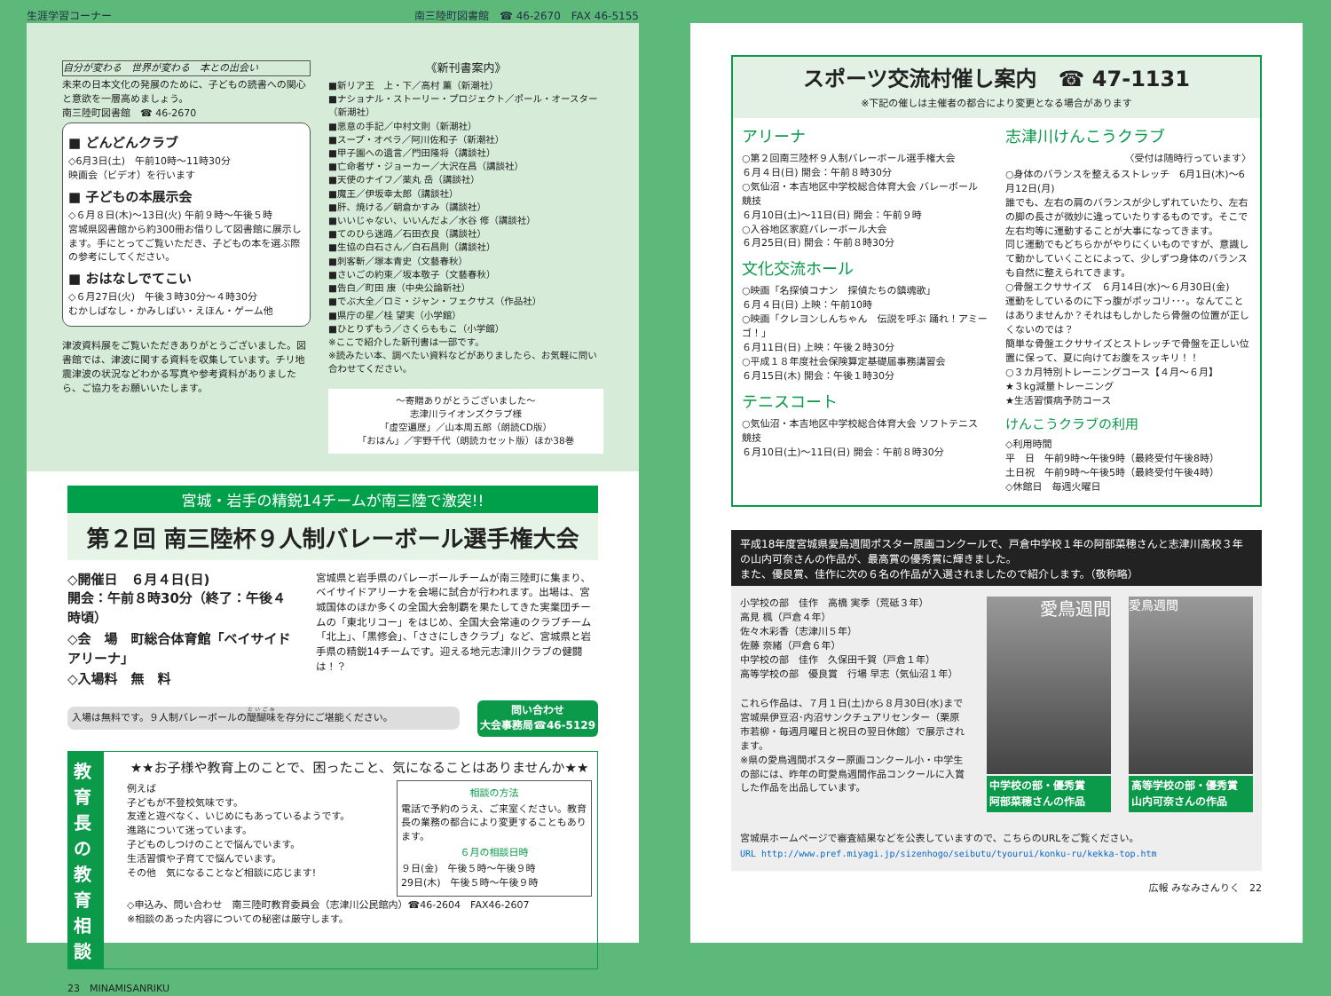生涯学習コーナー 南三陸町図書館　☎ 46-2670　FAX 46-5155
自分が変わる　世界が変わる　本との出会い
未来の日本文化の発展のために、子どもの読書への関心と意欲を一層高めましょう。
南三陸町図書館　☎ 46-2670
■ どんどんクラブ
◇6月3日(土)　午前10時～11時30分
映画会（ビデオ）を行います
■ 子どもの本展示会
◇６月８日(木)～13日(火) 午前９時～午後５時
宮城県図書館から約300冊お借りして図書館に展示します。手にとってご覧いただき、子どもの本を選ぶ際の参考にしてください。
■ おはなしでてこい
◇６月27日(火)　午後３時30分～４時30分
むかしばなし・かみしばい・えほん・ゲーム他
津波資料展をご覧いただきありがとうございました。図書館では、津波に関する資料を収集しています。チリ地震津波の状況などわかる写真や参考資料がありましたら、ご協力をお願いいたします。
《新刊書案内》
■新リア王　上・下／高村 薫（新潮社）
■ナショナル・ストーリー・プロジェクト／ポール・オースター（新潮社）
■悪意の手記／中村文則（新潮社）
■スープ・オペラ／阿川佐和子（新潮社）
■甲子園への遺言／門田隆将（講談社）
■亡命者ザ・ジョーカー／大沢在昌（講談社）
■天使のナイフ／薬丸 岳（講談社）
■魔王／伊坂幸太郎（講談社）
■肝、焼ける／朝倉かすみ（講談社）
■いいじゃない、いいんだよ／水谷 修（講談社）
■てのひら迷路／石田衣良（講談社）
■生協の白石さん／白石昌則（講談社）
■刺客斬／塚本青史（文藝春秋）
■さいごの約束／坂本敬子（文藝春秋）
■告白／町田 康（中央公論新社）
■でぶ大全／ロミ・ジャン・フェクサス（作品社）
■県庁の星／桂 望実（小学館）
■ひとりずもう／さくらももこ（小学館）
※ここで紹介した新刊書は一部です。
※読みたい本、調べたい資料などがありましたら、お気軽に問い合わせてください。
～寄贈ありがとうございました～
志津川ライオンズクラブ様
「虚空遍歴」／山本周五郎（朗読CD版）
「おはん」／宇野千代（朗読カセット版）ほか38巻
宮城・岩手の精鋭14チームが南三陸で激突!!
第２回 南三陸杯９人制バレーボール選手権大会
◇開催日　６月４日(日)
開会：午前８時30分（終了：午後４時頃）
◇会　場　町総合体育館「ベイサイドアリーナ」
◇入場料　無　料
宮城県と岩手県のバレーボールチームが南三陸町に集まり、ベイサイドアリーナを会場に試合が行われます。出場は、宮城国体のほか多くの全国大会制覇を果たしてきた実業団チームの「東北リコー」をはじめ、全国大会常連のクラブチーム「北上」、「黒修会」、「ささにしきクラブ」など、宮城県と岩手県の精鋭14チームです。迎える地元志津川クラブの健闘は！？
入場は無料です。９人制バレーボールの醍醐味を存分にご堪能ください。
問い合わせ
大会事務局☎46-5129
教育長の教育相談
★★お子様や教育上のことで、困ったこと、気になることはありませんか★★
例えば
子どもが不登校気味です。
友達と遊べなく、いじめにもあっているようです。
進路について迷っています。
子どものしつけのことで悩んでいます。
生活習慣や子育てで悩んでいます。
その他　気になることなど相談に応じます!
相談の方法
電話で予約のうえ、ご来室ください。教育長の業務の都合により変更することもあります。
６月の相談日時
９日(金)　午後５時～午後９時
29日(木)　午後５時～午後９時
◇申込み、問い合わせ　南三陸町教育委員会（志津川公民館内）☎46-2604　FAX46-2607
※相談のあった内容についての秘密は厳守します。
23　MINAMISANRIKU
スポーツ交流村催し案内　☎ 47-1131
※下記の催しは主催者の都合により変更となる場合があります
アリーナ
○第２回南三陸杯９人制バレーボール選手権大会
６月４日(日) 開会：午前８時30分
○気仙沼・本吉地区中学校総合体育大会 バレーボール競技
６月10日(土)～11日(日) 開会：午前９時
○入谷地区家庭バレーボール大会
６月25日(日) 開会：午前８時30分
文化交流ホール
○映画「名探偵コナン　探偵たちの鎮魂歌」
６月４日(日) 上映：午前10時
○映画「クレヨンしんちゃん　伝説を呼ぶ 踊れ！アミーゴ！」
６月11日(日) 上映：午後２時30分
○平成１８年度社会保険算定基礎届事務講習会
６月15日(木) 開会：午後１時30分
テニスコート
○気仙沼・本吉地区中学校総合体育大会 ソフトテニス競技
６月10日(土)～11日(日) 開会：午前８時30分
志津川けんこうクラブ
〈受付は随時行っています〉
○身体のバランスを整えるストレッチ　6月1日(木)～6月12日(月)
誰でも、左右の肩のバランスが少しずれていたり、左右の脚の長さが微妙に違っていたりするものです。そこで左右均等に運動することが大事になってきます。
同じ運動でもどちらかがやりにくいものですが、意識して動かしていくことによって、少しずつ身体のバランスも自然に整えられてきます。
○骨盤エクササイズ　６月14日(水)～６月30日(金)
運動をしているのに下っ腹がポッコリ･･･。なんてことはありませんか？それはもしかしたら骨盤の位置が正しくないのでは？
簡単な骨盤エクササイズとストレッチで骨盤を正しい位置に保って、夏に向けてお腹をスッキリ！！
○３カ月特別トレーニングコース【４月～６月】
★３kg減量トレーニング
★生活習慣病予防コース
けんこうクラブの利用
◇利用時間
平　日　午前9時～午後9時（最終受付午後8時）
土日祝　午前9時～午後5時（最終受付午後4時）
◇休館日　毎週火曜日
平成18年度宮城県愛鳥週間ポスター原画コンクールで、戸倉中学校１年の阿部菜穂さんと志津川高校３年の山内可奈さんの作品が、最高賞の優秀賞に輝きました。
また、優良賞、佳作に次の６名の作品が入選されましたので紹介します。（敬称略）
小学校の部　佳作　高橋 実季（荒砥３年）
高見 楓（戸倉４年）
佐々木彩香（志津川５年）
佐藤 奈緒（戸倉６年）
中学校の部　佳作　久保田千賀（戸倉１年）
高等学校の部　優良賞　行場 早志（気仙沼１年）
これら作品は、７月１日(土)から８月30日(水)まで宮城県伊豆沼･内沼サンクチュアリセンター（栗原市若柳・毎週月曜日と祝日の翌日休館）で展示されます。
※県の愛鳥週間ポスター原画コンクール小・中学生の部には、昨年の町愛鳥週間作品コンクールに入賞した作品を出品しています。
愛鳥週間
中学校の部・優秀賞
阿部菜穂さんの作品
愛鳥週間
高等学校の部・優秀賞
山内可奈さんの作品
宮城県ホームページで審査結果などを公表していますので、こちらのURLをご覧ください。
URL http://www.pref.miyagi.jp/sizenhogo/seibutu/tyourui/konku-ru/kekka-top.htm
広報 みなみさんりく　22